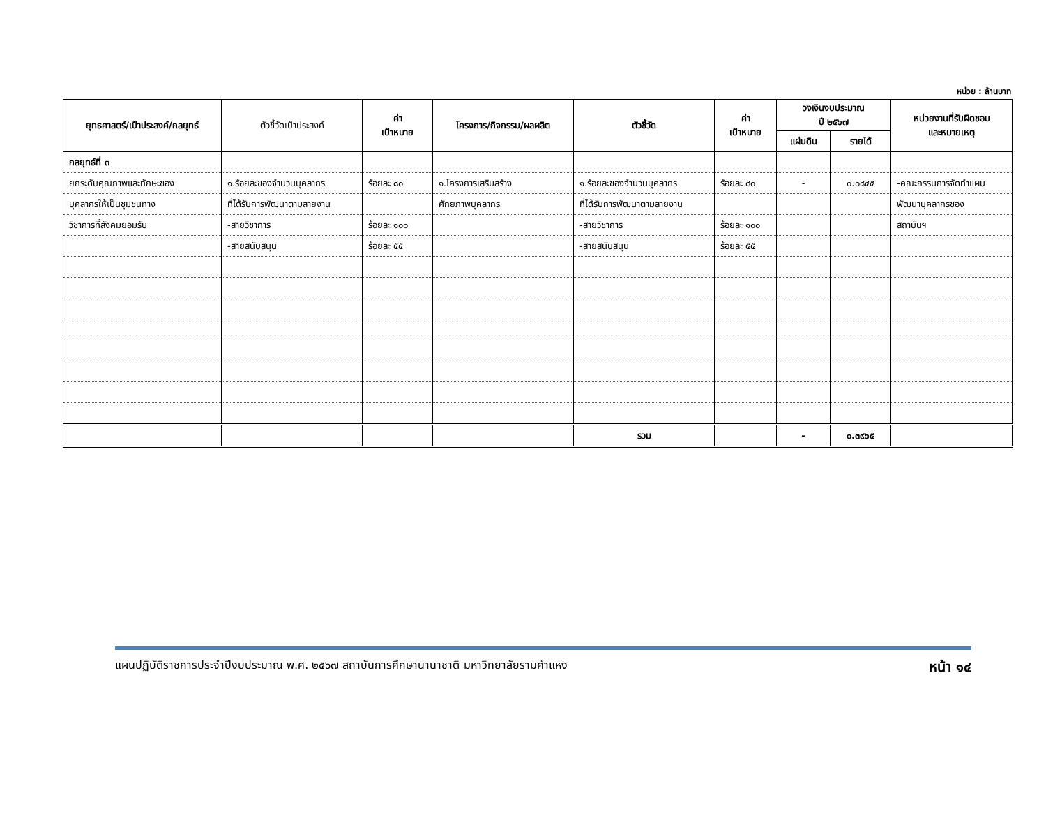หน่วย : ล้านบาท
| ยุทธศาสตร์/เป้าประสงค์/กลยุทธ์ | ตัวชี้วัดเป้าประสงค์ | ค่า เป้าหมาย | โครงการ/กิจกรรม/ผลผลิต | ตัวชี้วัด | ค่า เป้าหมาย | วงเงินงบประมาณ ปี ๒๕๖๗ | | หน่วยงานที่รับผิดชอบ และหมายเหตุ |
| --- | --- | --- | --- | --- | --- | --- | --- | --- |
| | | | | | | แผ่นดิน | รายได้ | |
| กลยุทธ์ที่ ๓ | | | | | | | | |
| ยกระดับคุณภาพและทักษะของ | ๑.ร้อยละของจำนวนบุคลากร | ร้อยละ ๘๐ | ๑.โครงการเสริมสร้าง | ๑.ร้อยละของจำนวนบุคลากร | ร้อยละ ๘๐ | - | ๐.๐๘๔๕ | -คณะกรรมการจัดทำแผน |
| บุคลากรให้เป็นชุมชนทาง | ที่ได้รับการพัฒนาตามสายงาน | | ศักยภาพบุคลากร | ที่ได้รับการพัฒนาตามสายงาน | | | | พัฒนาบุคลากรของ |
| วิชาการที่สังคมยอมรับ | -สายวิชาการ | ร้อยละ ๑๐๐ | | -สายวิชาการ | ร้อยละ ๑๐๐ | | | สถาบันฯ |
| | -สายสนับสนุน | ร้อยละ ๕๕ | | -สายสนับสนุน | ร้อยละ ๕๕ | | | |
| | | | | รวม | | - | ๐.๓๙๖๕ | |
แผนปฏิบัติราชการประจำปีงบประมาณ พ.ศ. ๒๕๖๗ สถาบันการศึกษานานาชาติ มหาวิทยาลัยรามคำแหง หน้า ๑๔